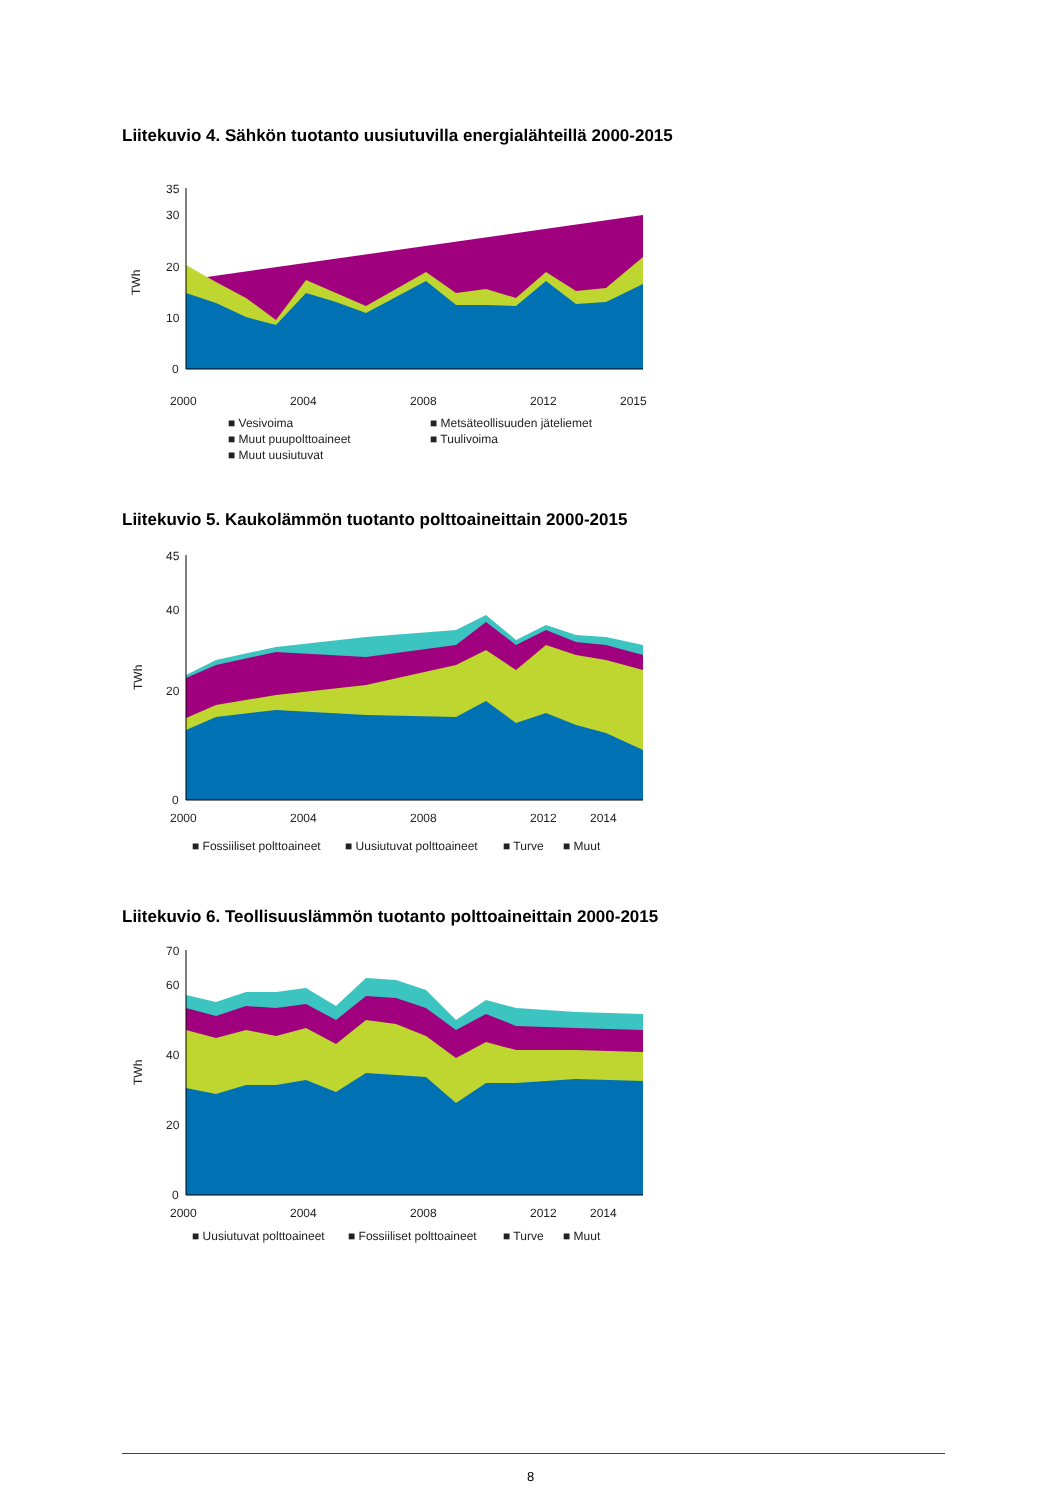Liitekuvio 4. Sähkön tuotanto uusiutuvilla energialähteillä 2000-2015
0
10
20
30
35
TWh
2000
2004
2008
2012
2015
■ Vesivoima
■ Metsäteollisuuden jäteliemet
■ Muut puupolttoaineet
■ Tuulivoima
■ Muut uusiutuvat
Liitekuvio 5. Kaukolämmön tuotanto polttoaineittain 2000-2015
0
20
40
45
TWh
2000
2004
2008
2012
2014
■ Fossiiliset polttoaineet
■ Uusiutuvat polttoaineet
■ Turve
■ Muut
Liitekuvio 6. Teollisuuslämmön tuotanto polttoaineittain 2000-2015
0
20
40
60
70
TWh
2000
2004
2008
2012
2014
■ Uusiutuvat polttoaineet
■ Fossiiliset polttoaineet
■ Turve
■ Muut
8